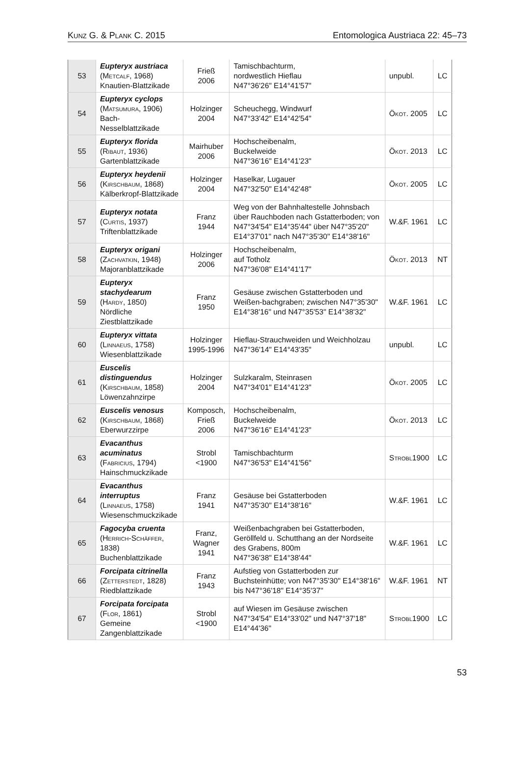Kunz G. & Plank C. 2015 Entomologica Austriaca 22: 45–73
| 53 | Eupteryx austriaca ( Metcalf , 1968) Knautien-Blattzikade | Frieß 2006 | Tamischbachturm, nordwestlich Hieflau N47°36'26" E14°41'57" | unpubl. | LC |
| 54 | Eupteryx cyclops ( Matsumura , 1906) Bach-Nesselblattzikade | Holzinger 2004 | Scheuchegg, Windwurf N47°33'42" E14°42'54" | Ökot. 2005 | LC |
| 55 | Eupteryx florida ( Ribaut , 1936) Gartenblattzikade | Mairhuber 2006 | Hochscheibenalm, Buckelweide N47°36'16" E14°41'23" | Ökot. 2013 | LC |
| 56 | Eupteryx heydenii ( Kirschbaum , 1868) Kälberkropf-Blattzikade | Holzinger 2004 | Haselkar, Lugauer N47°32'50" E14°42'48" | Ökot. 2005 | LC |
| 57 | Eupteryx notata ( Curtis , 1937) Triftenblattzikade | Franz 1944 | Weg von der Bahnhaltestelle Johnsbach über Rauchboden nach Gstatterboden; von N47°34'54" E14°35'44" über N47°35'20" E14°37'01" nach N47°35'30" E14°38'16" | W.&F. 1961 | LC |
| 58 | Eupteryx origani ( Zachvatkin , 1948) Majoranblattzikade | Holzinger 2006 | Hochscheibenalm, auf Totholz N47°36'08" E14°41'17" | Ökot. 2013 | NT |
| 59 | Eupteryx stachydearum ( Hardy , 1850) Nördliche Ziestblattzikade | Franz 1950 | Gesäuse zwischen Gstatterboden und Weißen-bachgraben; zwischen N47°35'30" E14°38'16" und N47°35'53" E14°38'32" | W.&F. 1961 | LC |
| 60 | Eupteryx vittata ( Linnaeus , 1758) Wiesenblattzikade | Holzinger 1995-1996 | Hieflau-Strauchweiden und Weichholzau N47°36'14" E14°43'35" | unpubl. | LC |
| 61 | Euscelis distinguendus ( Kirschbaum , 1858) Löwenzahnzirpe | Holzinger 2004 | Sulzkaralm, Steinrasen N47°34'01" E14°41'23" | Ökot. 2005 | LC |
| 62 | Euscelis venosus ( Kirschbaum , 1868) Eberwurzzirpe | Komposch, Frieß 2006 | Hochscheibenalm, Buckelweide N47°36'16" E14°41'23" | Ökot. 2013 | LC |
| 63 | Evacanthus acuminatus ( Fabricius , 1794) Hainschmuckzikade | Strobl <1900 | Tamischbachturm N47°36'53" E14°41'56" | Strobl 1900 | LC |
| 64 | Evacanthus interruptus ( Linnaeus , 1758) Wiesenschmuckzikade | Franz 1941 | Gesäuse bei Gstatterboden N47°35'30" E14°38'16" | W.&F. 1961 | LC |
| 65 | Fagocyba cruenta ( Herrich-Schäffer , 1838) Buchenblattzikade | Franz, Wagner 1941 | Weißenbachgraben bei Gstatterboden, Geröllfeld u. Schutthang an der Nordseite des Grabens, 800m N47°36'38" E14°38'44" | W.&F. 1961 | LC |
| 66 | Forcipata citrinella ( Zetterstedt , 1828) Riedblattzikade | Franz 1943 | Aufstieg von Gstatterboden zur Buchsteinhütte; von N47°35'30" E14°38'16" bis N47°36'18" E14°35'37" | W.&F. 1961 | NT |
| 67 | Forcipata forcipata ( Flor , 1861) Gemeine Zangenblattzikade | Strobl <1900 | auf Wiesen im Gesäuse zwischen N47°34'54" E14°33'02" und N47°37'18" E14°44'36" | Strobl 1900 | LC |
53